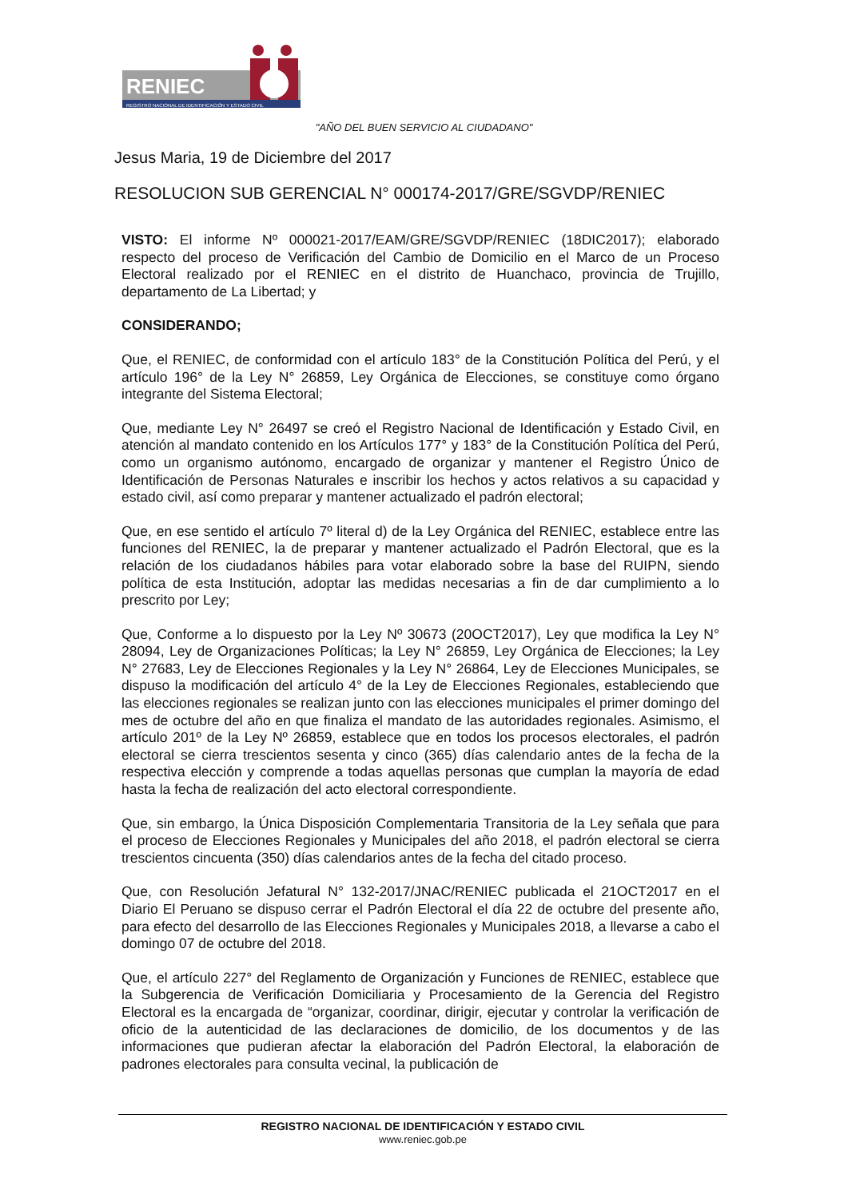RENIEC
REGISTRO NACIONAL DE IDENTIFICACIÓN Y ESTADO CIVIL
"AÑO DEL BUEN SERVICIO AL CIUDADANO"
Jesus Maria, 19 de Diciembre del 2017
RESOLUCION SUB GERENCIAL N° 000174-2017/GRE/SGVDP/RENIEC
VISTO: El informe Nº 000021-2017/EAM/GRE/SGVDP/RENIEC (18DIC2017); elaborado respecto del proceso de Verificación del Cambio de Domicilio en el Marco de un Proceso Electoral realizado por el RENIEC en el distrito de Huanchaco, provincia de Trujillo, departamento de La Libertad; y
CONSIDERANDO;
Que, el RENIEC, de conformidad con el artículo 183° de la Constitución Política del Perú, y el artículo 196° de la Ley N° 26859, Ley Orgánica de Elecciones, se constituye como órgano integrante del Sistema Electoral;
Que, mediante Ley N° 26497 se creó el Registro Nacional de Identificación y Estado Civil, en atención al mandato contenido en los Artículos 177° y 183° de la Constitución Política del Perú, como un organismo autónomo, encargado de organizar y mantener el Registro Único de Identificación de Personas Naturales e inscribir los hechos y actos relativos a su capacidad y estado civil, así como preparar y mantener actualizado el padrón electoral;
Que, en ese sentido el artículo 7º literal d) de la Ley Orgánica del RENIEC, establece entre las funciones del RENIEC, la de preparar y mantener actualizado el Padrón Electoral, que es la relación de los ciudadanos hábiles para votar elaborado sobre la base del RUIPN, siendo política de esta Institución, adoptar las medidas necesarias a fin de dar cumplimiento a lo prescrito por Ley;
Que, Conforme a lo dispuesto por la Ley Nº 30673 (20OCT2017), Ley que modifica la Ley N° 28094, Ley de Organizaciones Políticas; la Ley N° 26859, Ley Orgánica de Elecciones; la Ley N° 27683, Ley de Elecciones Regionales y la Ley N° 26864, Ley de Elecciones Municipales, se dispuso la modificación del artículo 4° de la Ley de Elecciones Regionales, estableciendo que las elecciones regionales se realizan junto con las elecciones municipales el primer domingo del mes de octubre del año en que finaliza el mandato de las autoridades regionales. Asimismo, el artículo 201º de la Ley Nº 26859, establece que en todos los procesos electorales, el padrón electoral se cierra trescientos sesenta y cinco (365) días calendario antes de la fecha de la respectiva elección y comprende a todas aquellas personas que cumplan la mayoría de edad hasta la fecha de realización del acto electoral correspondiente.
Que, sin embargo, la Única Disposición Complementaria Transitoria de la Ley señala que para el proceso de Elecciones Regionales y Municipales del año 2018, el padrón electoral se cierra trescientos cincuenta (350) días calendarios antes de la fecha del citado proceso.
Que, con Resolución Jefatural N° 132-2017/JNAC/RENIEC publicada el 21OCT2017 en el Diario El Peruano se dispuso cerrar el Padrón Electoral el día 22 de octubre del presente año, para efecto del desarrollo de las Elecciones Regionales y Municipales 2018, a llevarse a cabo el domingo 07 de octubre del 2018.
Que, el artículo 227° del Reglamento de Organización y Funciones de RENIEC, establece que la Subgerencia de Verificación Domiciliaria y Procesamiento de la Gerencia del Registro Electoral es la encargada de “organizar, coordinar, dirigir, ejecutar y controlar la verificación de oficio de la autenticidad de las declaraciones de domicilio, de los documentos y de las informaciones que pudieran afectar la elaboración del Padrón Electoral, la elaboración de padrones electorales para consulta vecinal, la publicación de
REGISTRO NACIONAL DE IDENTIFICACIÓN Y ESTADO CIVIL
www.reniec.gob.pe